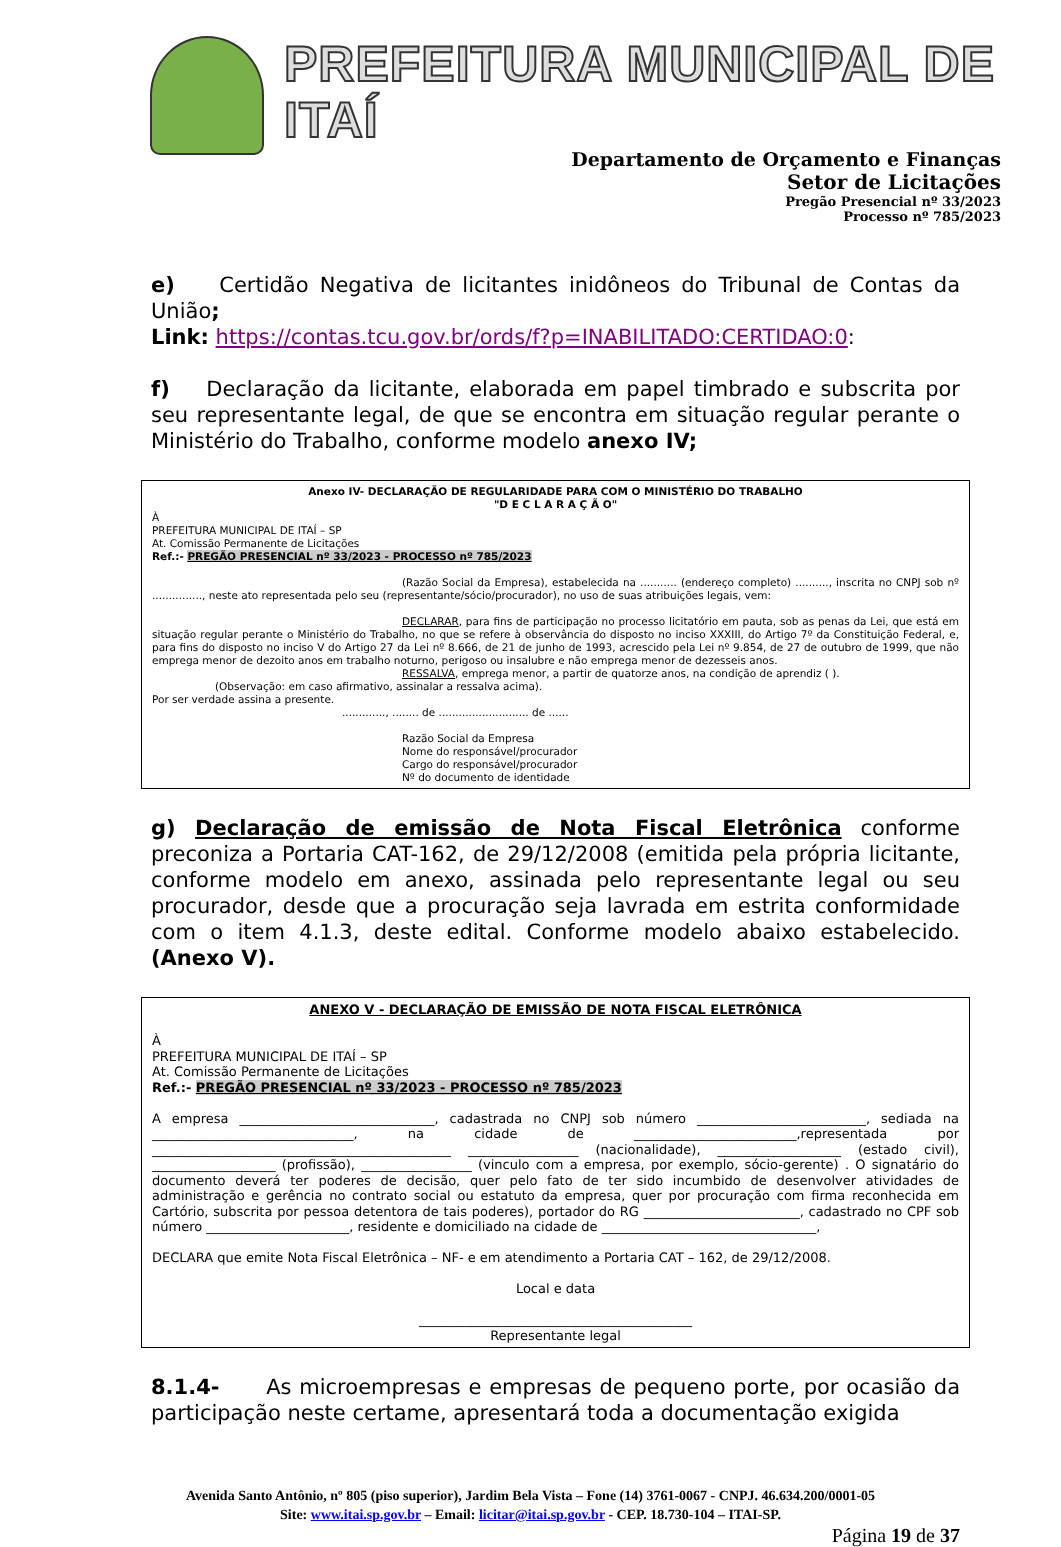PREFEITURA MUNICIPAL DE ITAÍ
Departamento de Orçamento e Finanças
Setor de Licitações
Pregão Presencial nº 33/2023
Processo nº 785/2023
e) Certidão Negativa de licitantes inidôneos do Tribunal de Contas da União;
Link: https://contas.tcu.gov.br/ords/f?p=INABILITADO:CERTIDAO:0:
f) Declaração da licitante, elaborada em papel timbrado e subscrita por seu representante legal, de que se encontra em situação regular perante o Ministério do Trabalho, conforme modelo anexo IV;
Anexo IV- DECLARAÇÃO DE REGULARIDADE PARA COM O MINISTÉRIO DO TRABALHO
"D E C L A R A Ç Ã O"
À
PREFEITURA MUNICIPAL DE ITAÍ – SP
At. Comissão Permanente de Licitações
Ref.:- PREGÃO PRESENCIAL nº 33/2023 - PROCESSO nº 785/2023
(Razão Social da Empresa), estabelecida na ........... (endereço completo) .........., inscrita no CNPJ sob nº ..............., neste ato representada pelo seu (representante/sócio/procurador), no uso de suas atribuições legais, vem:
DECLARAR, para fins de participação no processo licitatório em pauta, sob as penas da Lei, que está em situação regular perante o Ministério do Trabalho, no que se refere à observância do disposto no inciso XXXIII, do Artigo 7º da Constituição Federal, e, para fins do disposto no inciso V do Artigo 27 da Lei nº 8.666, de 21 de junho de 1993, acrescido pela Lei nº 9.854, de 27 de outubro de 1999, que não emprega menor de dezoito anos em trabalho noturno, perigoso ou insalubre e não emprega menor de dezesseis anos.
RESSALVA, emprega menor, a partir de quatorze anos, na condição de aprendiz ( ).
(Observação: em caso afirmativo, assinalar a ressalva acima).
Por ser verdade assina a presente.
............., ........ de ........................... de ......
Razão Social da Empresa
Nome do responsável/procurador
Cargo do responsável/procurador
Nº do documento de identidade
g) Declaração de emissão de Nota Fiscal Eletrônica conforme preconiza a Portaria CAT-162, de 29/12/2008 (emitida pela própria licitante, conforme modelo em anexo, assinada pelo representante legal ou seu procurador, desde que a procuração seja lavrada em estrita conformidade com o item 4.1.3, deste edital. Conforme modelo abaixo estabelecido. (Anexo V).
ANEXO V - DECLARAÇÃO DE EMISSÃO DE NOTA FISCAL ELETRÔNICA
À
PREFEITURA MUNICIPAL DE ITAÍ – SP
At. Comissão Permanente de Licitações
Ref.:- PREGÃO PRESENCIAL nº 33/2023 - PROCESSO nº 785/2023
A empresa ______________________________, cadastrada no CNPJ sob número __________________________, sediada na _______________________________, na cidade de _________________________,representada por ______________________________________________ _________________ (nacionalidade), ___________________ (estado civil), ___________________ (profissão), _________________ (vinculo com a empresa, por exemplo, sócio-gerente) . O signatário do documento deverá ter poderes de decisão, quer pelo fato de ter sido incumbido de desenvolver atividades de administração e gerência no contrato social ou estatuto da empresa, quer por procuração com firma reconhecida em Cartório, subscrita por pessoa detentora de tais poderes), portador do RG ________________________, cadastrado no CPF sob número ______________________, residente e domiciliado na cidade de _________________________________,
DECLARA que emite Nota Fiscal Eletrônica – NF- e em atendimento a Portaria CAT – 162, de 29/12/2008.
Local e data
__________________________________________
Representante legal
8.1.4- As microempresas e empresas de pequeno porte, por ocasião da participação neste certame, apresentará toda a documentação exigida
Avenida Santo Antônio, nº 805 (piso superior), Jardim Bela Vista – Fone (14) 3761-0067 - CNPJ. 46.634.200/0001-05
Site: www.itai.sp.gov.br – Email: licitar@itai.sp.gov.br - CEP. 18.730-104 – ITAI-SP.
Página 19 de 37